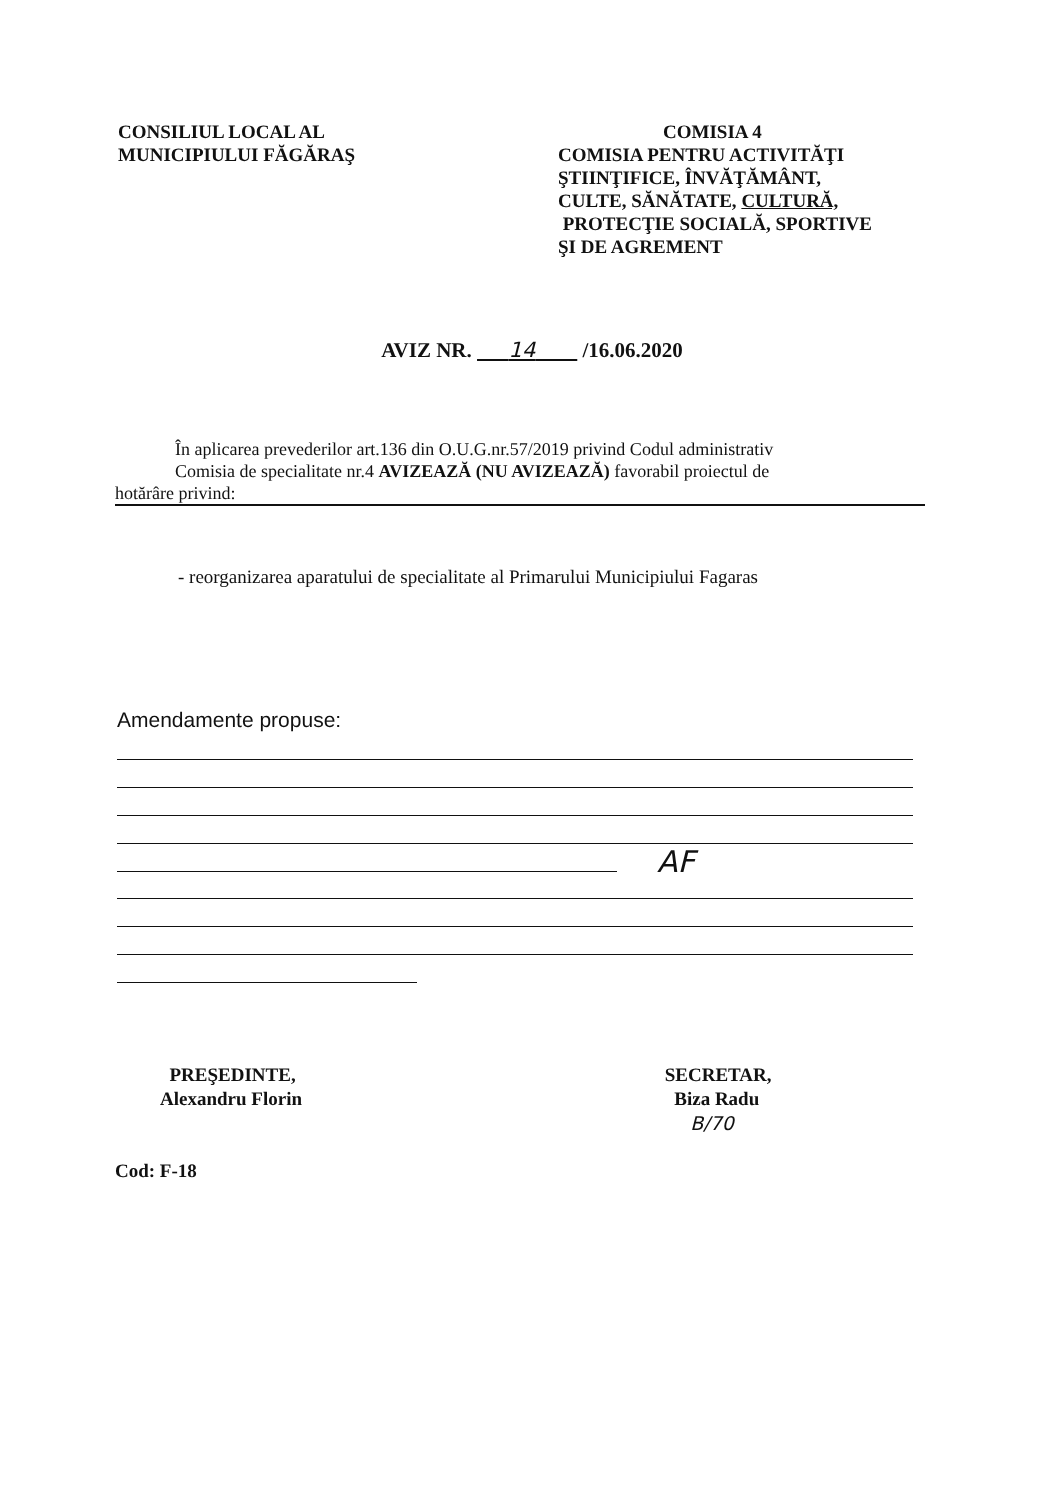CONSILIUL LOCAL AL
MUNICIPIULUI FĂGĂRAŞ
COMISIA 4
COMISIA PENTRU ACTIVITĂŢI
ŞTIINŢIFICE, ÎNVĂŢĂMÂNT,
CULTE, SĂNĂTATE, CULTURĂ,
PROTECŢIE SOCIALĂ, SPORTIVE
ŞI DE AGREMENT
AVIZ NR. 14 /16.06.2020
În aplicarea prevederilor art.136 din O.U.G.nr.57/2019 privind Codul administrativ
Comisia de specialitate nr.4 AVIZEAZĂ (NU AVIZEAZĂ) favorabil proiectul de
hotărâre privind:
- reorganizarea aparatului de specialitate al Primarului Municipiului Fagaras
Amendamente propuse:
AF
PREŞEDINTE,
Alexandru Florin
Cod: F-18
SECRETAR,
Biza Radu
B/70